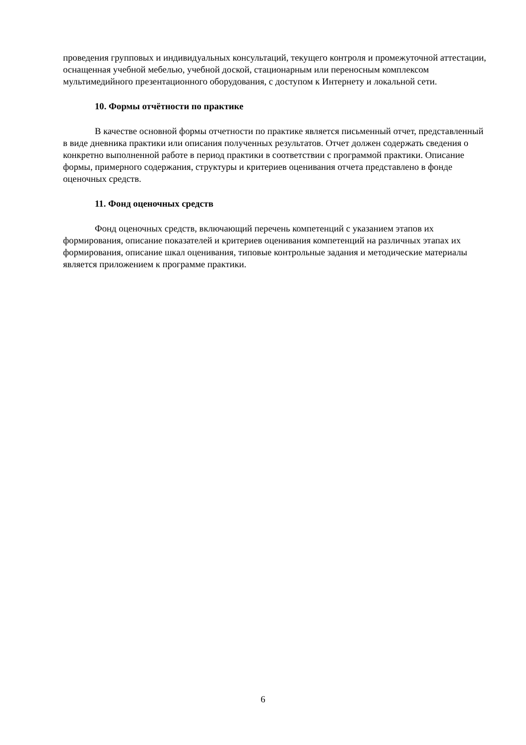проведения групповых и индивидуальных консультаций, текущего контроля и промежуточной аттестации, оснащенная учебной мебелью, учебной доской, стационарным или переносным комплексом мультимедийного презентационного оборудования, с доступом к Интернету и локальной сети.
10. Формы отчётности по практике
В качестве основной формы отчетности по практике является письменный отчет, представленный в виде дневника практики или описания полученных результатов. Отчет должен содержать сведения о конкретно выполненной работе в период практики в соответствии с программой практики. Описание формы, примерного содержания, структуры и критериев оценивания отчета представлено в фонде оценочных средств.
11. Фонд оценочных средств
Фонд оценочных средств, включающий перечень компетенций с указанием этапов их формирования, описание показателей и критериев оценивания компетенций на различных этапах их формирования, описание шкал оценивания, типовые контрольные задания и методические материалы является приложением к программе практики.
6